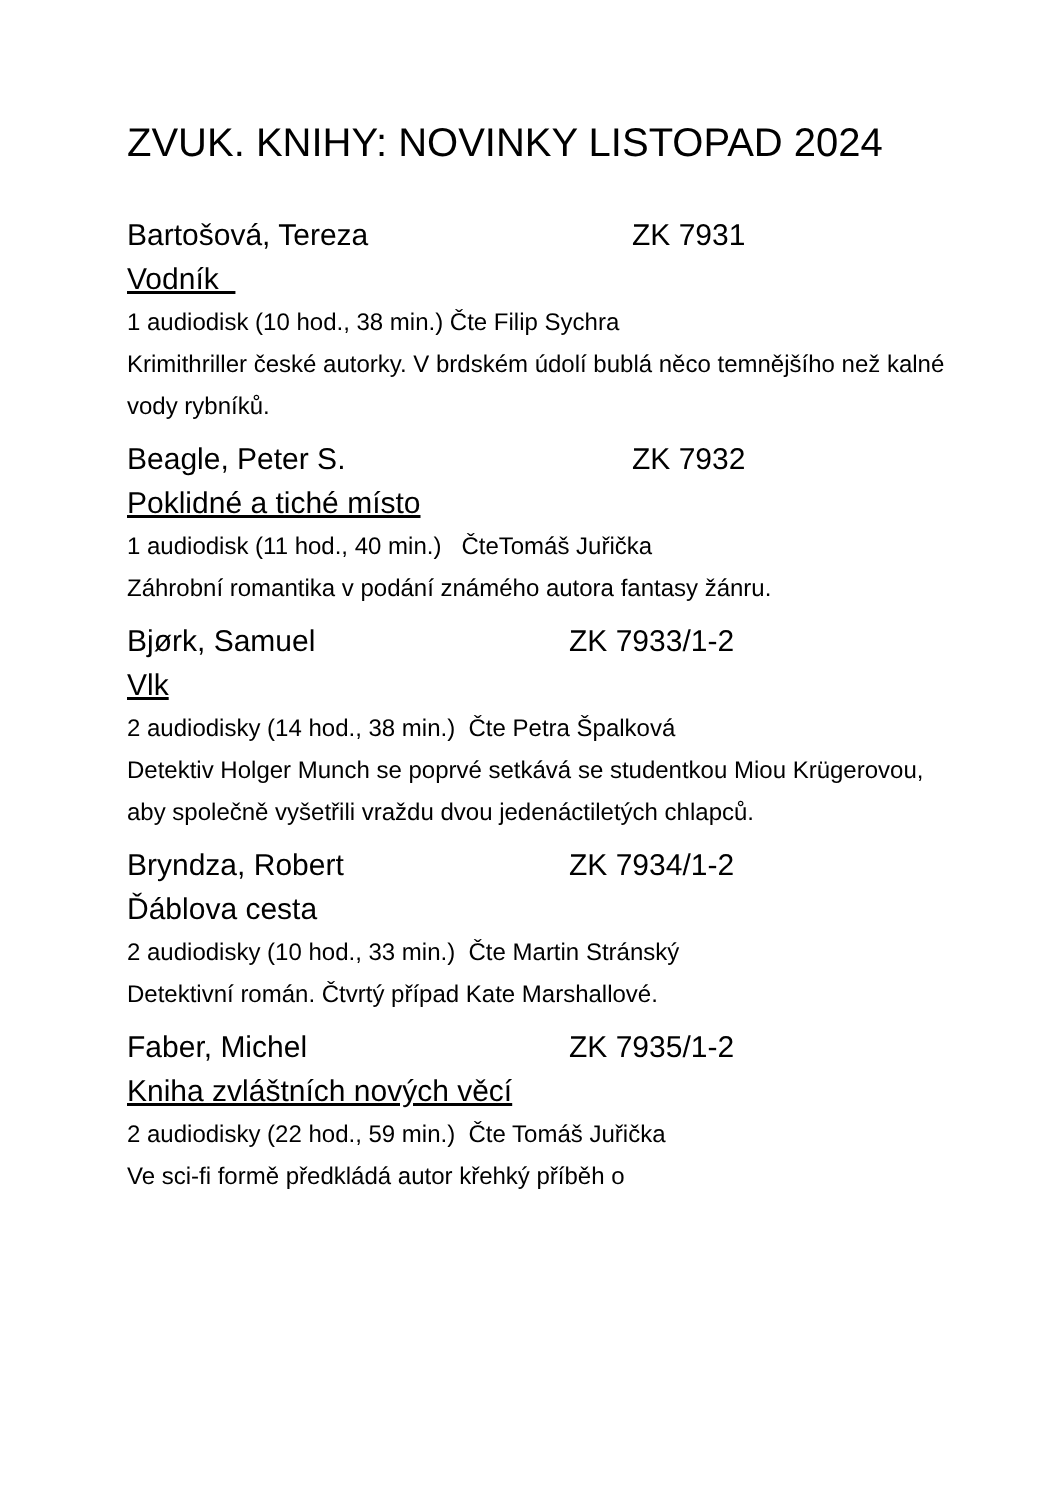ZVUK. KNIHY: NOVINKY LISTOPAD 2024
Bartošová, Tereza ZK 7931
Vodník
1 audiodisk (10 hod., 38 min.) Čte Filip Sychra
Krimithriller české autorky. V brdském údolí bublá něco temnějšího než kalné vody rybníků.
Beagle, Peter S. ZK 7932
Poklidné a tiché místo
1 audiodisk (11 hod., 40 min.) ČteTomáš Juřička
Záhrobní romantika v podání známého autora fantasy žánru.
Bjørk, Samuel ZK 7933/1-2
Vlk
2 audiodisky (14 hod., 38 min.) Čte Petra Špalková
Detektiv Holger Munch se poprvé setkává se studentkou Miou Krügerovou, aby společně vyšetřili vraždu dvou jedenáctiletých chlapců.
Bryndza, Robert ZK 7934/1-2
Ďáblova cesta
2 audiodisky (10 hod., 33 min.) Čte Martin Stránský
Detektivní román. Čtvrtý případ Kate Marshallové.
Faber, Michel ZK 7935/1-2
Kniha zvláštních nových věcí
2 audiodisky (22 hod., 59 min.) Čte Tomáš Juřička
Ve sci-fi formě předkládá autor křehký příběh o